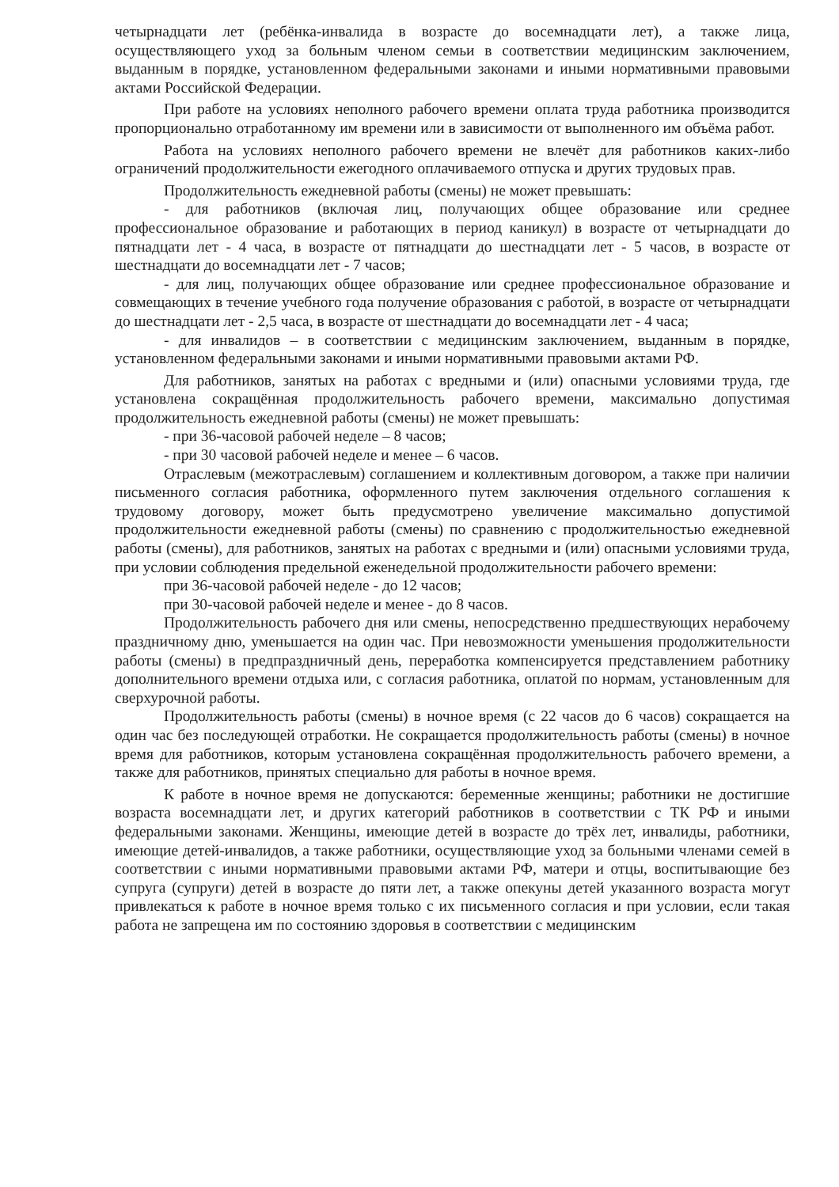четырнадцати лет (ребёнка-инвалида в возрасте до восемнадцати лет), а также лица, осуществляющего уход за больным членом семьи в соответствии медицинским заключением, выданным в порядке, установленном федеральными законами и иными нормативными правовыми актами Российской Федерации.
При работе на условиях неполного рабочего времени оплата труда работника производится пропорционально отработанному им времени или в зависимости от выполненного им объёма работ.
Работа на условиях неполного рабочего времени не влечёт для работников каких-либо ограничений продолжительности ежегодного оплачиваемого отпуска и других трудовых прав.
Продолжительность ежедневной работы (смены) не может превышать:
- для работников (включая лиц, получающих общее образование или среднее профессиональное образование и работающих в период каникул) в возрасте от четырнадцати до пятнадцати лет - 4 часа, в возрасте от пятнадцати до шестнадцати лет - 5 часов, в возрасте от шестнадцати до восемнадцати лет - 7 часов;
- для лиц, получающих общее образование или среднее профессиональное образование и совмещающих в течение учебного года получение образования с работой, в возрасте от четырнадцати до шестнадцати лет - 2,5 часа, в возрасте от шестнадцати до восемнадцати лет - 4 часа;
- для инвалидов – в соответствии с медицинским заключением, выданным в порядке, установленном федеральными законами и иными нормативными правовыми актами РФ.
Для работников, занятых на работах с вредными и (или) опасными условиями труда, где установлена сокращённая продолжительность рабочего времени, максимально допустимая продолжительность ежедневной работы (смены) не может превышать:
- при 36-часовой рабочей неделе – 8 часов;
- при 30 часовой рабочей неделе и менее – 6 часов.
Отраслевым (межотраслевым) соглашением и коллективным договором, а также при наличии письменного согласия работника, оформленного путем заключения отдельного соглашения к трудовому договору, может быть предусмотрено увеличение максимально допустимой продолжительности ежедневной работы (смены) по сравнению с продолжительностью ежедневной работы (смены), для работников, занятых на работах с вредными и (или) опасными условиями труда, при условии соблюдения предельной еженедельной продолжительности рабочего времени:
при 36-часовой рабочей неделе - до 12 часов;
при 30-часовой рабочей неделе и менее - до 8 часов.
Продолжительность рабочего дня или смены, непосредственно предшествующих нерабочему праздничному дню, уменьшается на один час. При невозможности уменьшения продолжительности работы (смены) в предпраздничный день, переработка компенсируется представлением работнику дополнительного времени отдыха или, с согласия работника, оплатой по нормам, установленным для сверхурочной работы.
Продолжительность работы (смены) в ночное время (с 22 часов до 6 часов) сокращается на один час без последующей отработки. Не сокращается продолжительность работы (смены) в ночное время для работников, которым установлена сокращённая продолжительность рабочего времени, а также для работников, принятых специально для работы в ночное время.
К работе в ночное время не допускаются: беременные женщины; работники не достигшие возраста восемнадцати лет, и других категорий работников в соответствии с ТК РФ и иными федеральными законами. Женщины, имеющие детей в возрасте до трёх лет, инвалиды, работники, имеющие детей-инвалидов, а также работники, осуществляющие уход за больными членами семей в соответствии с иными нормативными правовыми актами РФ, матери и отцы, воспитывающие без супруга (супруги) детей в возрасте до пяти лет, а также опекуны детей указанного возраста могут привлекаться к работе в ночное время только с их письменного согласия и при условии, если такая работа не запрещена им по состоянию здоровья в соответствии с медицинским